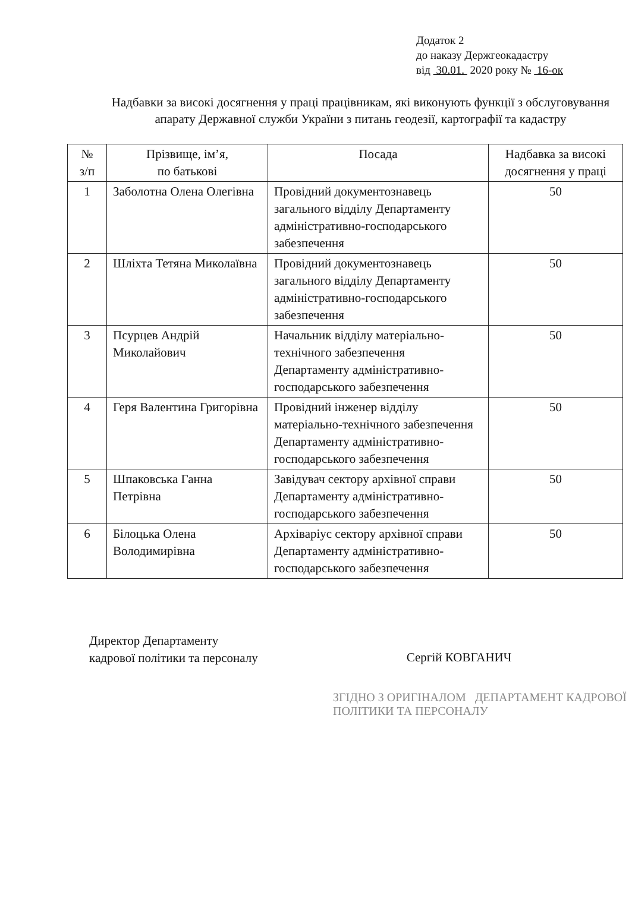Додаток 2
до наказу Держгеокадастру
від 30.01. 2020 року № 16-ок
Надбавки за високі досягнення у праці працівникам, які виконують функції з обслуговування апарату Державної служби України з питань геодезії, картографії та кадастру
| № з/п | Прізвище, ім’я, по батькові | Посада | Надбавка за високі досягнення у праці |
| --- | --- | --- | --- |
| 1 | Заболотна Олена Олегівна | Провідний документознавець загального відділу Департаменту адміністративно-господарського забезпечення | 50 |
| 2 | Шліхта Тетяна Миколаївна | Провідний документознавець загального відділу Департаменту адміністративно-господарського забезпечення | 50 |
| 3 | Псурцев Андрій Миколайович | Начальник відділу матеріально-технічного забезпечення Департаменту адміністративно-господарського забезпечення | 50 |
| 4 | Геря Валентина Григорівна | Провідний інженер відділу матеріально-технічного забезпечення Департаменту адміністративно-господарського забезпечення | 50 |
| 5 | Шпаковська Ганна Петрівна | Завідувач сектору архівної справи Департаменту адміністративно-господарського забезпечення | 50 |
| 6 | Білоцька Олена Володимирівна | Архіваріус сектору архівної справи Департаменту адміністративно-господарського забезпечення | 50 |
Директор Департаменту
кадрової політики та персоналу
Сергій КОВГАНИЧ
ЗГІДНО З ОРИГІНАЛОМ ДЕПАРТАМЕНТ КАДРОВОЇ ПОЛІТИКИ ТА ПЕРСОНАЛУ